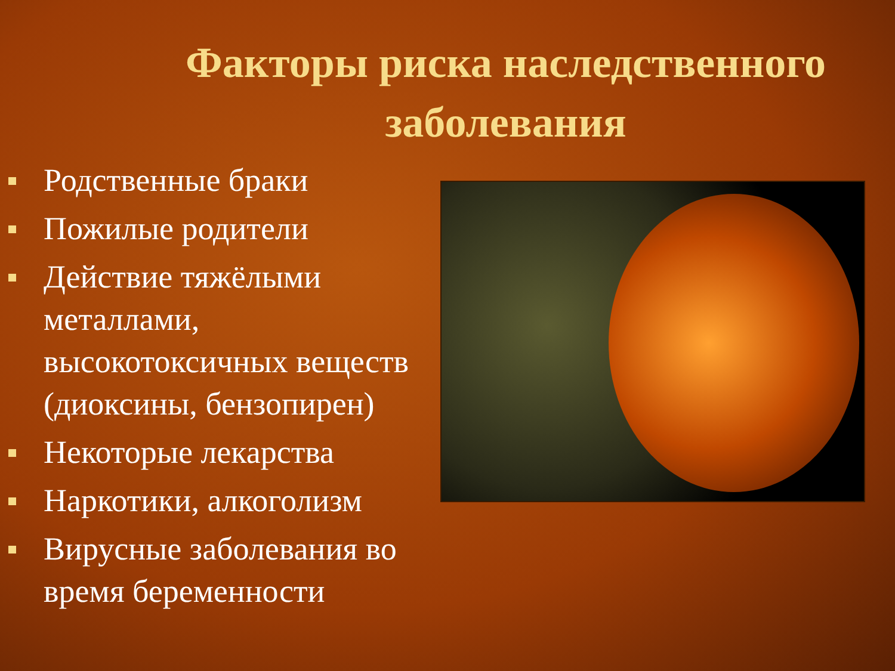Факторы риска наследственного заболевания
Родственные браки
Пожилые родители
Действие тяжёлыми металлами, высокотоксичных веществ (диоксины, бензопирен)
Некоторые лекарства
Наркотики, алкоголизм
Вирусные заболевания во время беременности